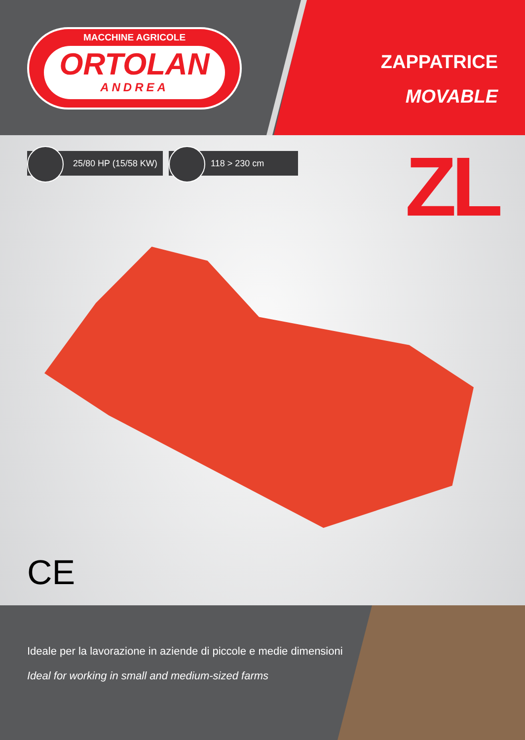MACCHINE AGRICOLE
ORTOLAN
ANDREA
ZAPPATRICE
MOVABLE
25/80 HP (15/58 KW) 118 > 230 cm ZL
CE
Ideale per la lavorazione in aziende di piccole e medie dimensioni
Ideal for working in small and medium-sized farms